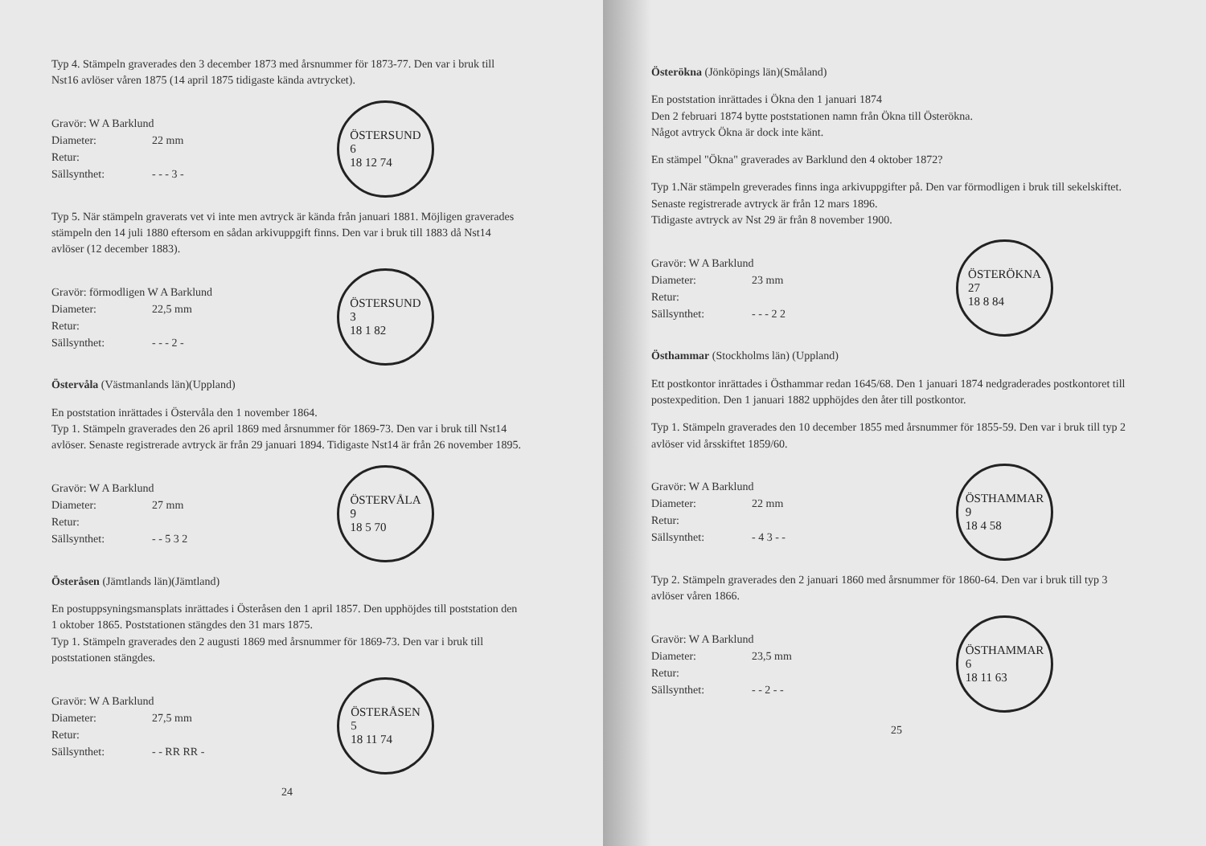Typ 4. Stämpeln graverades den 3 december 1873 med årsnummer för 1873-77. Den var i bruk till Nst16 avlöser våren 1875 (14 april 1875 tidigaste kända avtrycket).
Gravör: W A Barklund
Diameter: 22 mm
Retur:
Sällsynthet: - - - 3 -
ÖSTERSUND
6
18 12 74
Typ 5. När stämpeln graverats vet vi inte men avtryck är kända från januari 1881. Möjligen graverades stämpeln den 14 juli 1880 eftersom en sådan arkivuppgift finns. Den var i bruk till 1883 då Nst14 avlöser (12 december 1883).
Gravör: förmodligen W A Barklund
Diameter: 22,5 mm
Retur:
Sällsynthet: - - - 2 -
ÖSTERSUND
3
18 1 82
Östervåla (Västmanlands län)(Uppland)
En poststation inrättades i Östervåla den 1 november 1864.
Typ 1. Stämpeln graverades den 26 april 1869 med årsnummer för 1869-73. Den var i bruk till Nst14 avlöser. Senaste registrerade avtryck är från 29 januari 1894. Tidigaste Nst14 är från 26 november 1895.
Gravör: W A Barklund
Diameter: 27 mm
Retur:
Sällsynthet: - - 5 3 2
ÖSTERVÅLA
9
18 5 70
Österåsen (Jämtlands län)(Jämtland)
En postuppsyningsmansplats inrättades i Österåsen den 1 april 1857. Den upphöjdes till poststation den 1 oktober 1865. Poststationen stängdes den 31 mars 1875.
Typ 1. Stämpeln graverades den 2 augusti 1869 med årsnummer för 1869-73. Den var i bruk till poststationen stängdes.
Gravör: W A Barklund
Diameter: 27,5 mm
Retur:
Sällsynthet: - - RR RR -
ÖSTERÅSEN
5
18 11 74
24
Österökna (Jönköpings län)(Småland)
En poststation inrättades i Ökna den 1 januari 1874
Den 2 februari 1874 bytte poststationen namn från Ökna till Österökna.
Något avtryck Ökna är dock inte känt.
En stämpel "Ökna" graverades av Barklund den 4 oktober 1872?
Typ 1.När stämpeln greverades finns inga arkivuppgifter på. Den var förmodligen i bruk till sekelskiftet.
Senaste registrerade avtryck är från 12 mars 1896.
Tidigaste avtryck av Nst 29 är från 8 november 1900.
Gravör: W A Barklund
Diameter: 23 mm
Retur:
Sällsynthet: - - - 2 2
ÖSTERÖKNA
27
18 8 84
Östhammar (Stockholms län) (Uppland)
Ett postkontor inrättades i Östhammar redan 1645/68. Den 1 januari 1874 nedgraderades postkontoret till postexpedition. Den 1 januari 1882 upphöjdes den åter till postkontor.
Typ 1. Stämpeln graverades den 10 december 1855 med årsnummer för 1855-59. Den var i bruk till typ 2 avlöser vid årsskiftet 1859/60.
Gravör: W A Barklund
Diameter: 22 mm
Retur:
Sällsynthet: - 4 3 - -
ÖSTHAMMAR
9
18 4 58
Typ 2. Stämpeln graverades den 2 januari 1860 med årsnummer för 1860-64. Den var i bruk till typ 3 avlöser våren 1866.
Gravör: W A Barklund
Diameter: 23,5 mm
Retur:
Sällsynthet: - - 2 - -
ÖSTHAMMAR
6
18 11 63
25